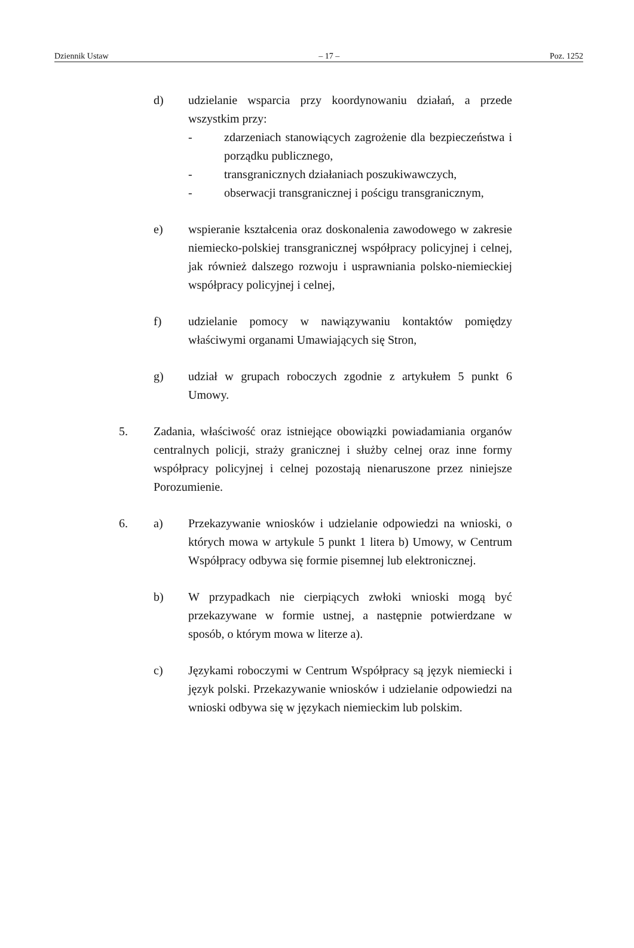Dziennik Ustaw – 17 – Poz. 1252
d) udzielanie wsparcia przy koordynowaniu działań, a przede wszystkim przy:
- zdarzeniach stanowiących zagrożenie dla bezpieczeństwa i porządku publicznego,
- transgranicznych działaniach poszukiwawczych,
- obserwacji transgranicznej i pościgu transgranicznym,
e) wspieranie kształcenia oraz doskonalenia zawodowego w zakresie niemiecko-polskiej transgranicznej współpracy policyjnej i celnej, jak również dalszego rozwoju i usprawniania polsko-niemieckiej współpracy policyjnej i celnej,
f) udzielanie pomocy w nawiązywaniu kontaktów pomiędzy właściwymi organami Umawiających się Stron,
g) udział w grupach roboczych zgodnie z artykułem 5 punkt 6 Umowy.
5. Zadania, właściwość oraz istniejące obowiązki powiadamiania organów centralnych policji, straży granicznej i służby celnej oraz inne formy współpracy policyjnej i celnej pozostają nienaruszone przez niniejsze Porozumienie.
6. a) Przekazywanie wniosków i udzielanie odpowiedzi na wnioski, o których mowa w artykule 5 punkt 1 litera b) Umowy, w Centrum Współpracy odbywa się formie pisemnej lub elektronicznej.
b) W przypadkach nie cierpiących zwłoki wnioski mogą być przekazywane w formie ustnej, a następnie potwierdzane w sposób, o którym mowa w literze a).
c) Językami roboczymi w Centrum Współpracy są język niemiecki i język polski. Przekazywanie wniosków i udzielanie odpowiedzi na wnioski odbywa się w językach niemieckim lub polskim.